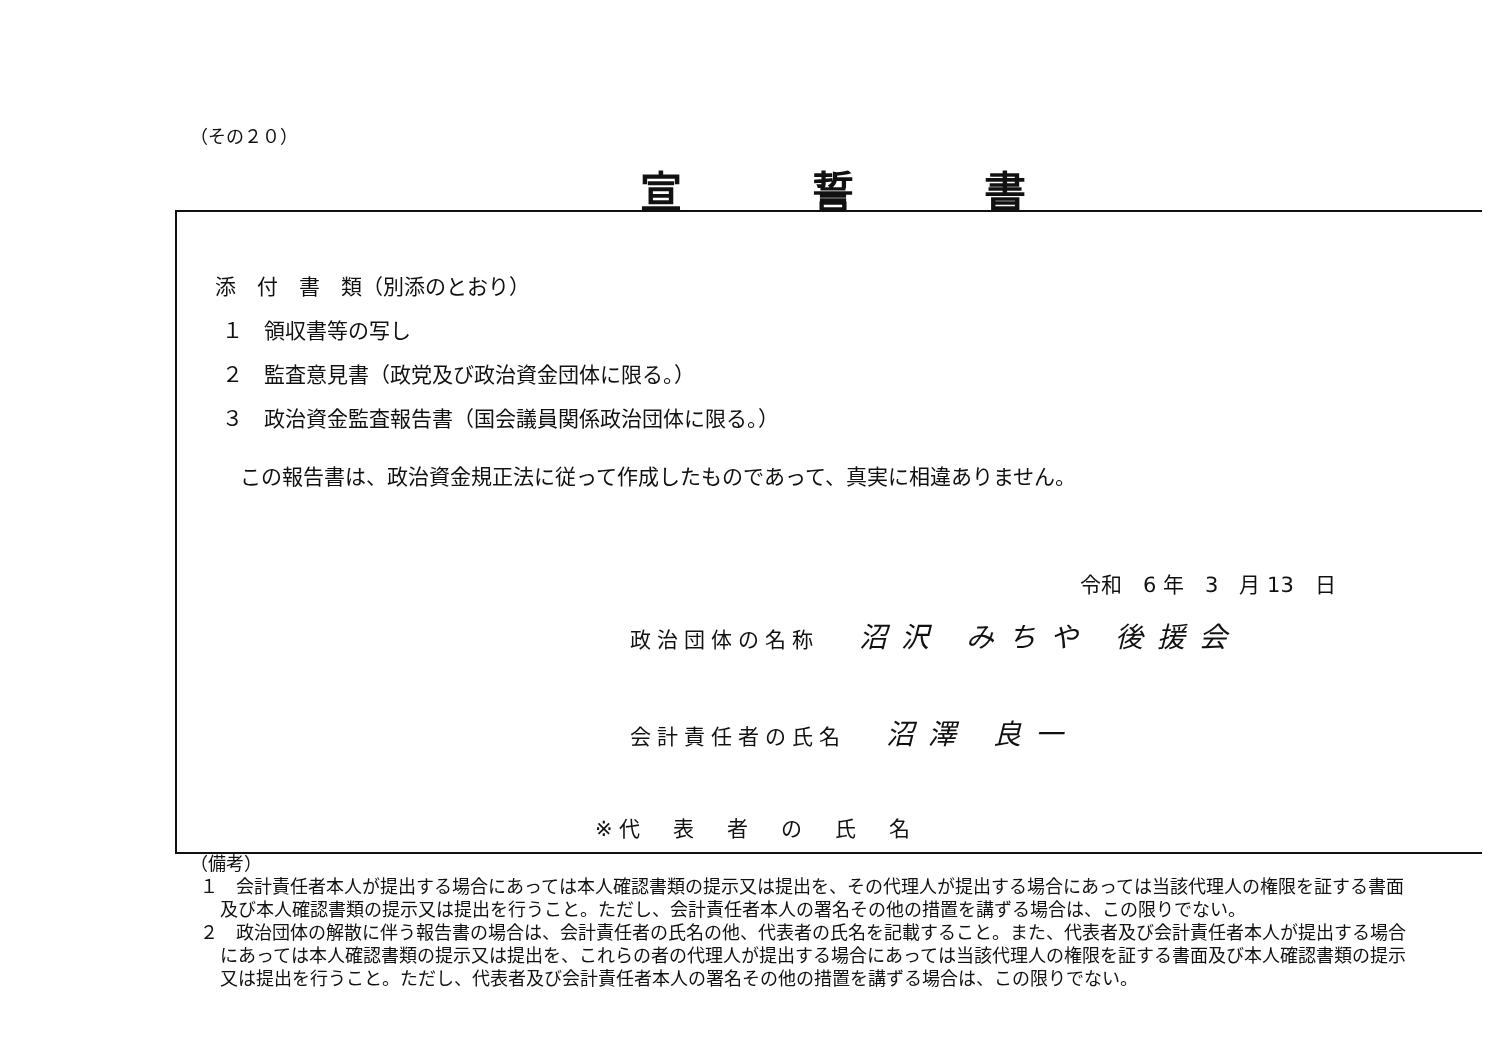（その２０）
宣誓書
添　付　書　類（別添のとおり）
１　領収書等の写し
２　監査意見書（政党及び政治資金団体に限る。）
３　政治資金監査報告書（国会議員関係政治団体に限る。）
この報告書は、政治資金規正法に従って作成したものであって、真実に相違ありません。
令和　6 年　3　月 13　日
政治団体の名称 沼沢 みちや 後援会
会計責任者の氏名 沼澤 良一
※代　表　者　の　氏　名
（備考）
１　会計責任者本人が提出する場合にあっては本人確認書類の提示又は提出を、その代理人が提出する場合にあっては当該代理人の権限を証する書面及び本人確認書類の提示又は提出を行うこと。ただし、会計責任者本人の署名その他の措置を講ずる場合は、この限りでない。
２　政治団体の解散に伴う報告書の場合は、会計責任者の氏名の他、代表者の氏名を記載すること。また、代表者及び会計責任者本人が提出する場合にあっては本人確認書類の提示又は提出を、これらの者の代理人が提出する場合にあっては当該代理人の権限を証する書面及び本人確認書類の提示又は提出を行うこと。ただし、代表者及び会計責任者本人の署名その他の措置を講ずる場合は、この限りでない。